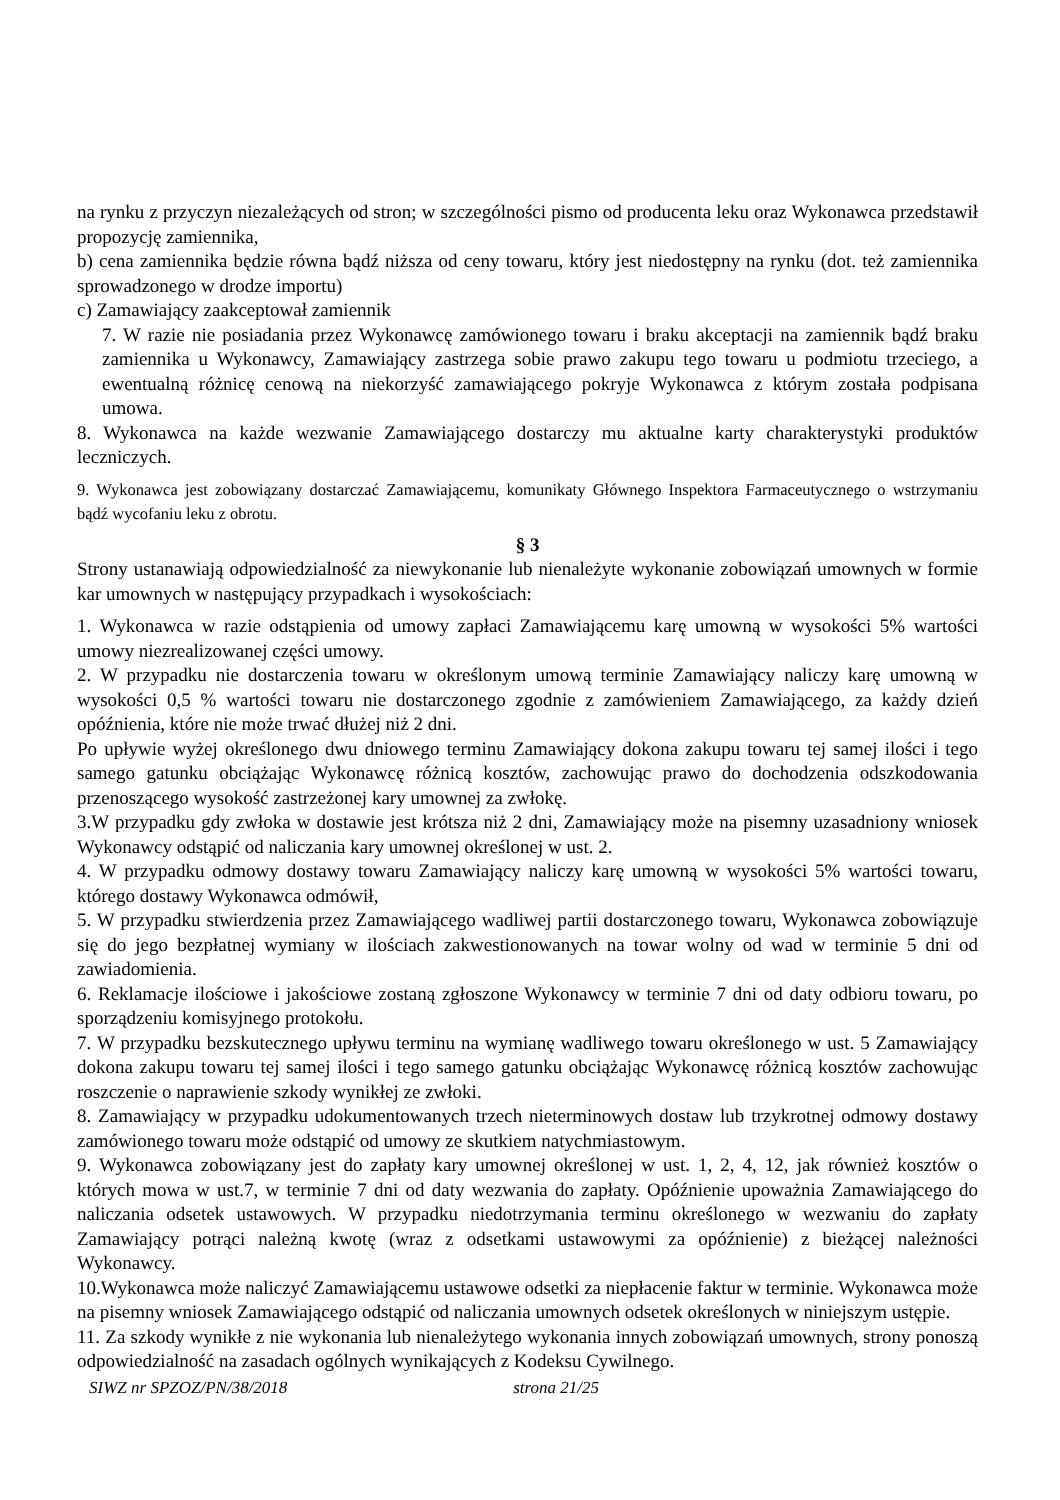na rynku z przyczyn niezależących od stron; w szczególności pismo od producenta leku oraz Wykonawca przedstawił propozycję zamiennika,
b) cena zamiennika będzie równa bądź niższa od ceny towaru, który jest niedostępny na rynku (dot. też zamiennika sprowadzonego w drodze importu)
c) Zamawiający zaakceptował zamiennik
7. W razie nie posiadania przez Wykonawcę zamówionego towaru i braku akceptacji na zamiennik bądź braku zamiennika u Wykonawcy, Zamawiający zastrzega sobie prawo zakupu tego towaru u podmiotu trzeciego, a ewentualną różnicę cenową na niekorzyść zamawiającego pokryje Wykonawca z którym została podpisana umowa.
8. Wykonawca na każde wezwanie Zamawiającego dostarczy mu aktualne karty charakterystyki produktów leczniczych.
9. Wykonawca jest zobowiązany dostarczać Zamawiającemu, komunikaty Głównego Inspektora Farmaceutycznego o wstrzymaniu bądź wycofaniu leku z obrotu.
§ 3
Strony ustanawiają odpowiedzialność za niewykonanie lub nienależyte wykonanie zobowiązań umownych w formie kar umownych w następujący przypadkach i wysokościach:
1. Wykonawca w razie odstąpienia od umowy zapłaci Zamawiającemu karę umowną w wysokości 5% wartości umowy niezrealizowanej części umowy.
2. W przypadku nie dostarczenia towaru w określonym umową terminie Zamawiający naliczy karę umowną w wysokości 0,5 % wartości towaru nie dostarczonego zgodnie z zamówieniem Zamawiającego, za każdy dzień opóźnienia, które nie może trwać dłużej niż 2 dni.
Po upływie wyżej określonego dwu dniowego terminu Zamawiający dokona zakupu towaru tej samej ilości i tego samego gatunku obciążając Wykonawcę różnicą kosztów, zachowując prawo do dochodzenia odszkodowania przenoszącego wysokość zastrzeżonej kary umownej za zwłokę.
3.W przypadku gdy zwłoka w dostawie jest krótsza niż 2 dni, Zamawiający może na pisemny uzasadniony wniosek Wykonawcy odstąpić od naliczania kary umownej określonej w ust. 2.
4. W przypadku odmowy dostawy towaru Zamawiający naliczy karę umowną w wysokości 5% wartości towaru, którego dostawy Wykonawca odmówił,
5. W przypadku stwierdzenia przez Zamawiającego wadliwej partii dostarczonego towaru, Wykonawca zobowiązuje się do jego bezpłatnej wymiany w ilościach zakwestionowanych na towar wolny od wad w terminie 5 dni od zawiadomienia.
6. Reklamacje ilościowe i jakościowe zostaną zgłoszone Wykonawcy w terminie 7 dni od daty odbioru towaru, po sporządzeniu komisyjnego protokołu.
7. W przypadku bezskutecznego upływu terminu na wymianę wadliwego towaru określonego w ust. 5 Zamawiający dokona zakupu towaru tej samej ilości i tego samego gatunku obciążając Wykonawcę różnicą kosztów zachowując roszczenie o naprawienie szkody wynikłej ze zwłoki.
8. Zamawiający w przypadku udokumentowanych trzech nieterminowych dostaw lub trzykrotnej odmowy dostawy zamówionego towaru może odstąpić od umowy ze skutkiem natychmiastowym.
9. Wykonawca zobowiązany jest do zapłaty kary umownej określonej w ust. 1, 2, 4, 12, jak również kosztów o których mowa w ust.7, w terminie 7 dni od daty wezwania do zapłaty. Opóźnienie upoważnia Zamawiającego do naliczania odsetek ustawowych. W przypadku niedotrzymania terminu określonego w wezwaniu do zapłaty Zamawiający potrąci należną kwotę (wraz z odsetkami ustawowymi za opóźnienie) z bieżącej należności Wykonawcy.
10.Wykonawca może naliczyć Zamawiającemu ustawowe odsetki za niepłacenie faktur w terminie. Wykonawca może na pisemny wniosek Zamawiającego odstąpić od naliczania umownych odsetek określonych w niniejszym ustępie.
11. Za szkody wynikłe z nie wykonania lub nienależytego wykonania innych zobowiązań umownych, strony ponoszą odpowiedzialność na zasadach ogólnych wynikających z Kodeksu Cywilnego.
SIWZ nr SPZOZ/PN/38/2018 strona 21/25